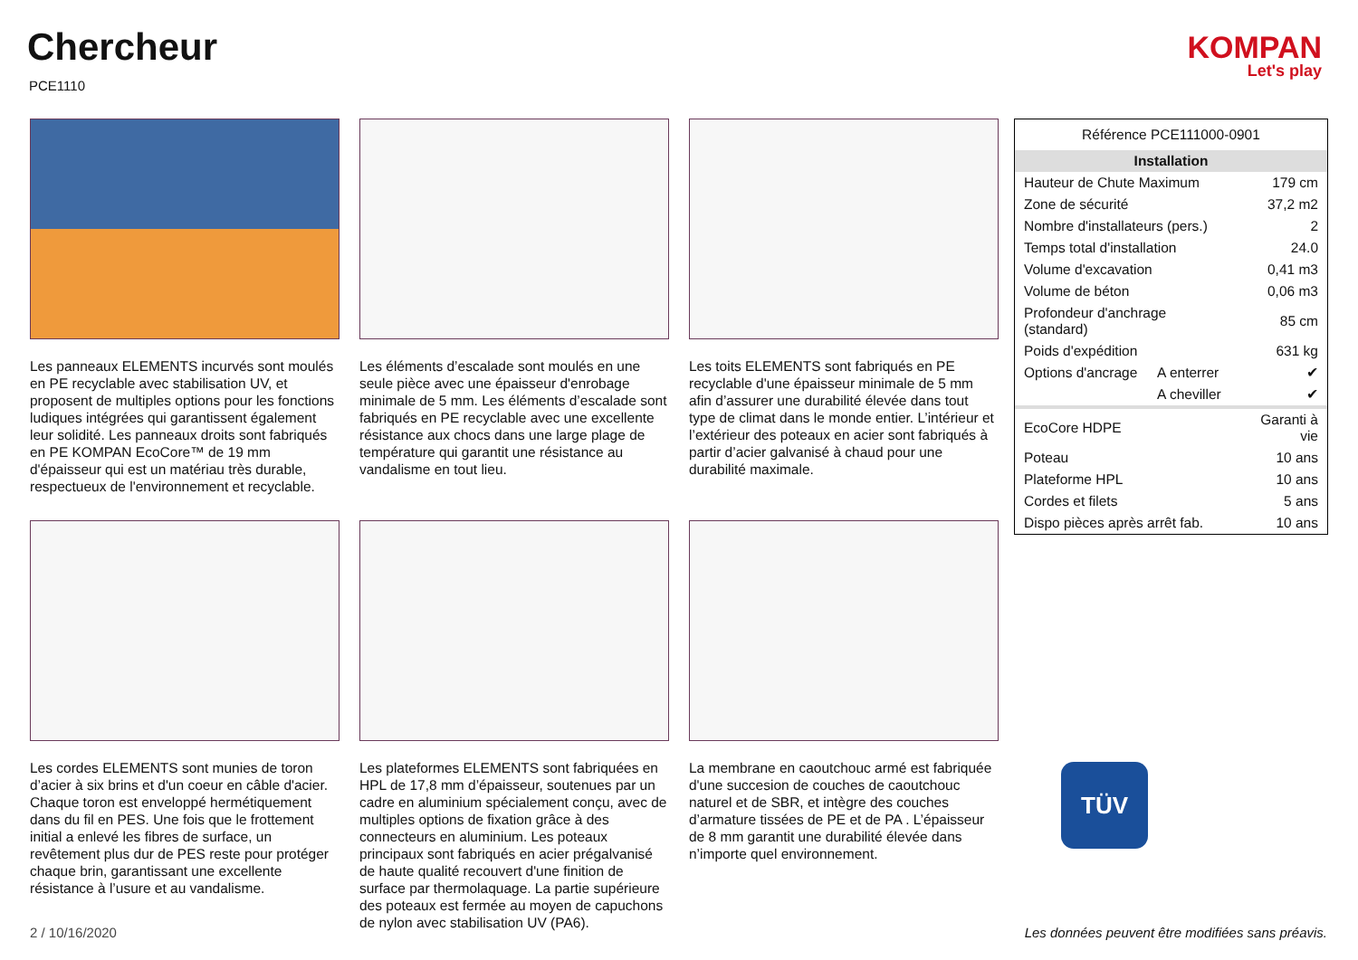Chercheur
PCE1110
KOMPAN
Let's play
Les panneaux ELEMENTS incurvés sont moulés en PE recyclable avec stabilisation UV, et proposent de multiples options pour les fonctions ludiques intégrées qui garantissent également leur solidité. Les panneaux droits sont fabriqués en PE KOMPAN EcoCore™ de 19 mm d'épaisseur qui est un matériau très durable, respectueux de l'environnement et recyclable.
Les éléments d’escalade sont moulés en une seule pièce avec une épaisseur d'enrobage minimale de 5 mm. Les éléments d’escalade sont fabriqués en PE recyclable avec une excellente résistance aux chocs dans une large plage de température qui garantit une résistance au vandalisme en tout lieu.
Les toits ELEMENTS sont fabriqués en PE recyclable d'une épaisseur minimale de 5 mm afin d’assurer une durabilité élevée dans tout type de climat dans le monde entier. L’intérieur et l’extérieur des poteaux en acier sont fabriqués à partir d’acier galvanisé à chaud pour une durabilité maximale.
Les cordes ELEMENTS sont munies de toron d’acier à six brins et d'un coeur en câble d'acier. Chaque toron est enveloppé hermétiquement dans du fil en PES. Une fois que le frottement initial a enlevé les fibres de surface, un revêtement plus dur de PES reste pour protéger chaque brin, garantissant une excellente résistance à l’usure et au vandalisme.
Les plateformes ELEMENTS sont fabriquées en HPL de 17,8 mm d’épaisseur, soutenues par un cadre en aluminium spécialement conçu, avec de multiples options de fixation grâce à des connecteurs en aluminium. Les poteaux principaux sont fabriqués en acier prégalvanisé de haute qualité recouvert d'une finition de surface par thermolaquage. La partie supérieure des poteaux est fermée au moyen de capuchons de nylon avec stabilisation UV (PA6).
La membrane en caoutchouc armé est fabriquée d'une succesion de couches de caoutchouc naturel et de SBR, et intègre des couches d’armature tissées de PE et de PA . L’épaisseur de 8 mm garantit une durabilité élevée dans n’importe quel environnement.
| Référence PCE111000-0901 | | |
| Installation | | |
| Hauteur de Chute Maximum | | 179 cm |
| Zone de sécurité | | 37,2 m2 |
| Nombre d'installateurs (pers.) | | 2 |
| Temps total d'installation | | 24.0 |
| Volume d'excavation | | 0,41 m3 |
| Volume de béton | | 0,06 m3 |
| Profondeur d'anchrage (standard) | | 85 cm |
| Poids d'expédition | | 631 kg |
| Options d'ancrage | A enterrer | ✔ |
| | A cheviller | ✔ |
| EcoCore HDPE | | Garanti à vie |
| Poteau | | 10 ans |
| Plateforme HPL | | 10 ans |
| Cordes et filets | | 5 ans |
| Dispo pièces après arrêt fab. | | 10 ans |
TÜV
2 / 10/16/2020
Les données peuvent être modifiées sans préavis.